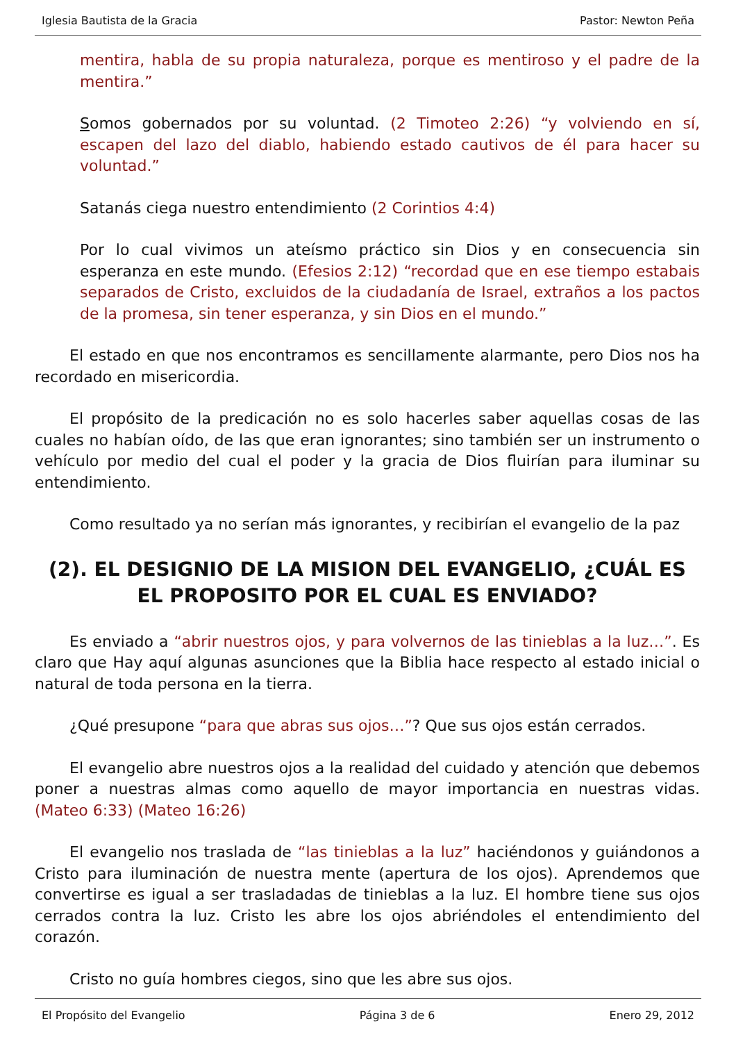Iglesia Bautista de la Gracia Pastor: Newton Peña
mentira, habla de su propia naturaleza, porque es mentiroso y el padre de la mentira.”
Somos gobernados por su voluntad. (2 Timoteo 2:26) “y volviendo en sí, escapen del lazo del diablo, habiendo estado cautivos de él para hacer su voluntad.”
Satanás ciega nuestro entendimiento (2 Corintios 4:4)
Por lo cual vivimos un ateísmo práctico sin Dios y en consecuencia sin esperanza en este mundo. (Efesios 2:12) “recordad que en ese tiempo estabais separados de Cristo, excluidos de la ciudadanía de Israel, extraños a los pactos de la promesa, sin tener esperanza, y sin Dios en el mundo.”
El estado en que nos encontramos es sencillamente alarmante, pero Dios nos ha recordado en misericordia.
El propósito de la predicación no es solo hacerles saber aquellas cosas de las cuales no habían oído, de las que eran ignorantes; sino también ser un instrumento o vehículo por medio del cual el poder y la gracia de Dios fluirían para iluminar su entendimiento.
Como resultado ya no serían más ignorantes, y recibirían el evangelio de la paz
(2). EL DESIGNIO DE LA MISION DEL EVANGELIO, ¿CUÁL ES EL PROPOSITO POR EL CUAL ES ENVIADO?
Es enviado a “abrir nuestros ojos, y para volvernos de las tinieblas a la luz…”. Es claro que Hay aquí algunas asunciones que la Biblia hace respecto al estado inicial o natural de toda persona en la tierra.
¿Qué presupone “para que abras sus ojos…”? Que sus ojos están cerrados.
El evangelio abre nuestros ojos a la realidad del cuidado y atención que debemos poner a nuestras almas como aquello de mayor importancia en nuestras vidas. (Mateo 6:33) (Mateo 16:26)
El evangelio nos traslada de “las tinieblas a la luz” haciéndonos y guiándonos a Cristo para iluminación de nuestra mente (apertura de los ojos). Aprendemos que convertirse es igual a ser trasladadas de tinieblas a la luz. El hombre tiene sus ojos cerrados contra la luz. Cristo les abre los ojos abriéndoles el entendimiento del corazón.
Cristo no guía hombres ciegos, sino que les abre sus ojos.
El Propósito del Evangelio Página 3 de 6 Enero 29, 2012